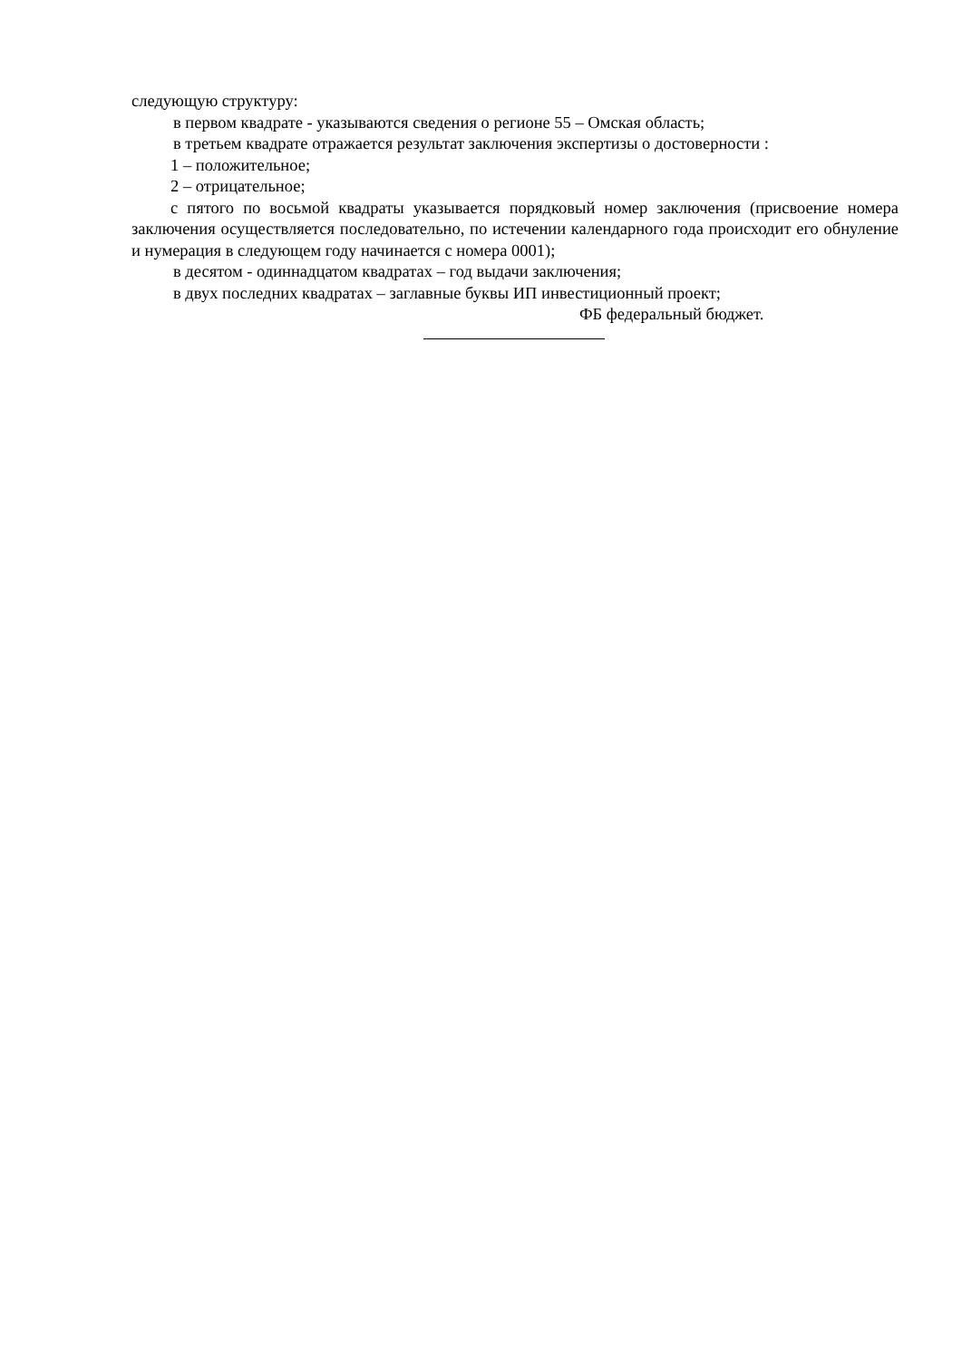следующую структуру:
в первом квадрате - указываются сведения о регионе 55 – Омская область;
в третьем квадрате отражается результат заключения экспертизы о достоверности :
1 – положительное;
2 – отрицательное;
с пятого по восьмой квадраты указывается порядковый номер заключения (присвоение номера заключения осуществляется последовательно, по истечении календарного года происходит его обнуление и нумерация в следующем году начинается с номера 0001);
в десятом - одиннадцатом квадратах – год выдачи заключения;
в двух последних квадратах – заглавные буквы ИП инвестиционный проект;
ФБ федеральный бюджет.